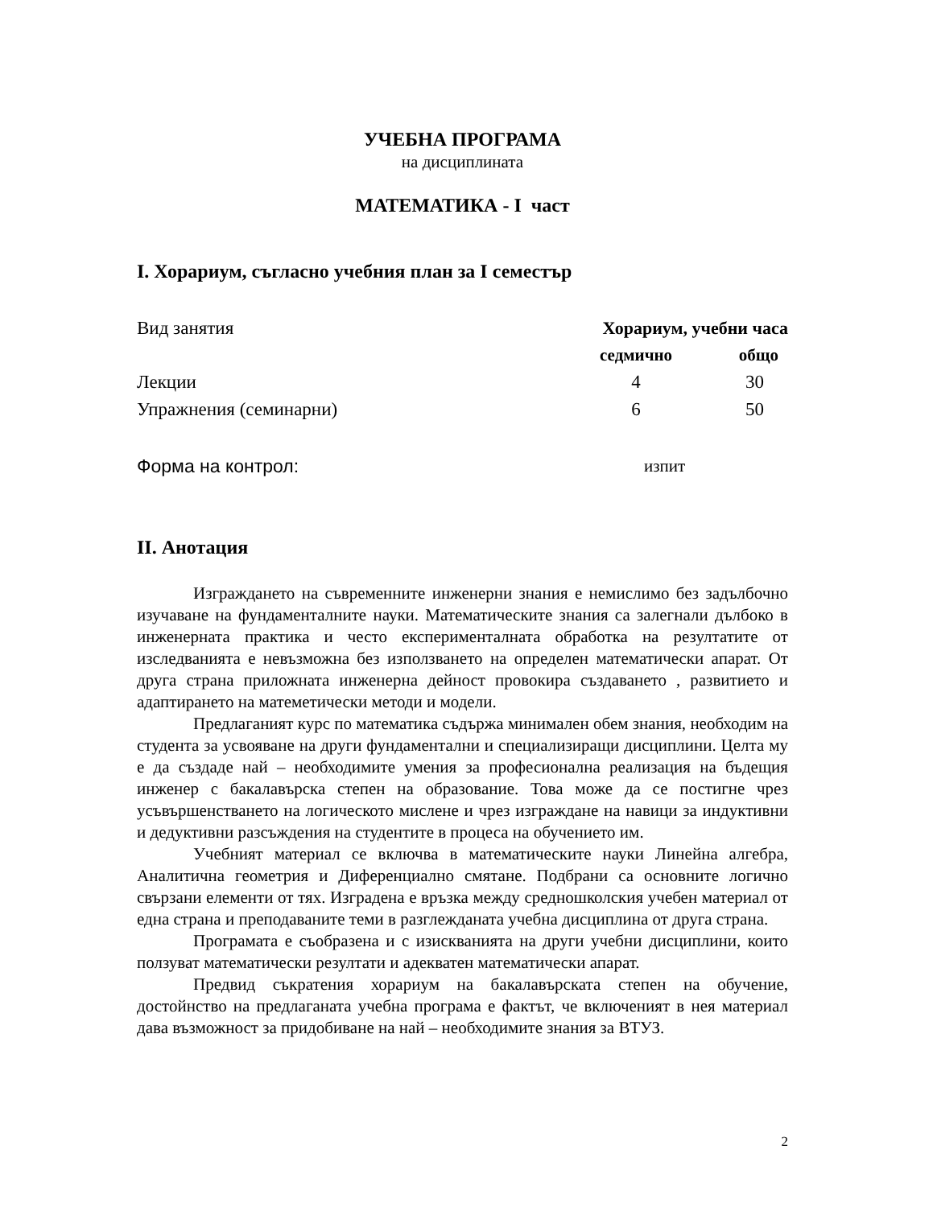УЧЕБНА ПРОГРАМА
на дисциплината
МАТЕМАТИКА - I част
I. Хорариум, съгласно учебния план за I семестър
| Вид занятия | Хорариум, учебни часа | |
| | седмично | общо |
| Лекции | 4 | 30 |
| Упражнения (семинарни) | 6 | 50 |
| Форма на контрол: | изпит | |
II. Анотация
Изграждането на съвременните инженерни знания е немислимо без задълбочно изучаване на фундаменталните науки. Математическите знания са залегнали дълбоко в инженерната практика и често експерименталната обработка на резултатите от изследванията е невъзможна без използването на определен математически апарат. От друга страна приложната инженерна дейност провокира създаването , развитието и адаптирането на матеметически методи и модели.
Предлаганият курс по математика съдържа минимален обем знания, необходим на студента за усвояване на други фундаментални и специализиращи дисциплини. Целта му е да създаде най – необходимите умения за професионална реализация на бъдещия инженер с бакалавърска степен на образование. Това може да се постигне чрез усъвършенстването на логическото мислене и чрез изграждане на навици за индуктивни и дедуктивни разсъждения на студентите в процеса на обучението им.
Учебният материал се включва в математическите науки Линейна алгебра, Аналитична геометрия и Диференциално смятане. Подбрани са основните логично свързани елементи от тях. Изградена е връзка между средношколския учебен материал от една страна и преподаваните теми в разглежданата учебна дисциплина от друга страна.
Програмата е съобразена и с изискванията на други учебни дисциплини, които ползуват математически резултати и адекватен математически апарат.
Предвид съкратения хорариум на бакалавърската степен на обучение, достойнство на предлаганата учебна програма е фактът, че включеният в нея материал дава възможност за придобиване на най – необходимите знания за ВТУЗ.
2